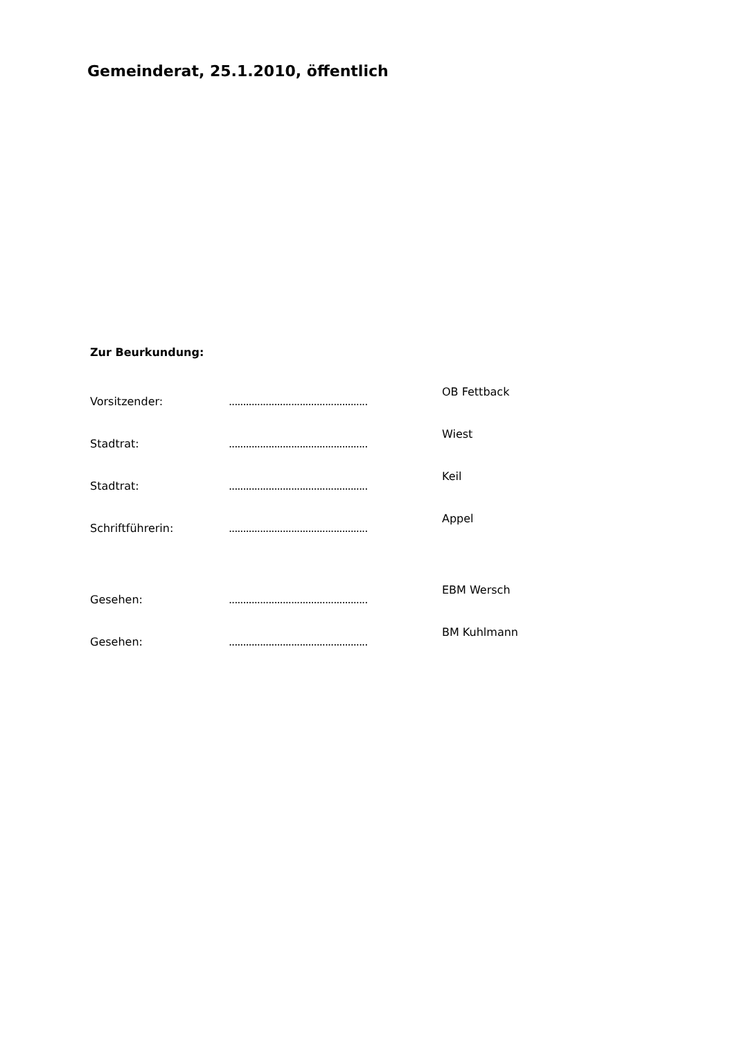Gemeinderat, 25.1.2010, öffentlich
Zur Beurkundung:
Vorsitzender: .................................................
OB Fettback
Stadtrat: .................................................
Wiest
Stadtrat: .................................................
Keil
Schriftführerin: .................................................
Appel
Gesehen: .................................................
EBM Wersch
Gesehen: .................................................
BM Kuhlmann